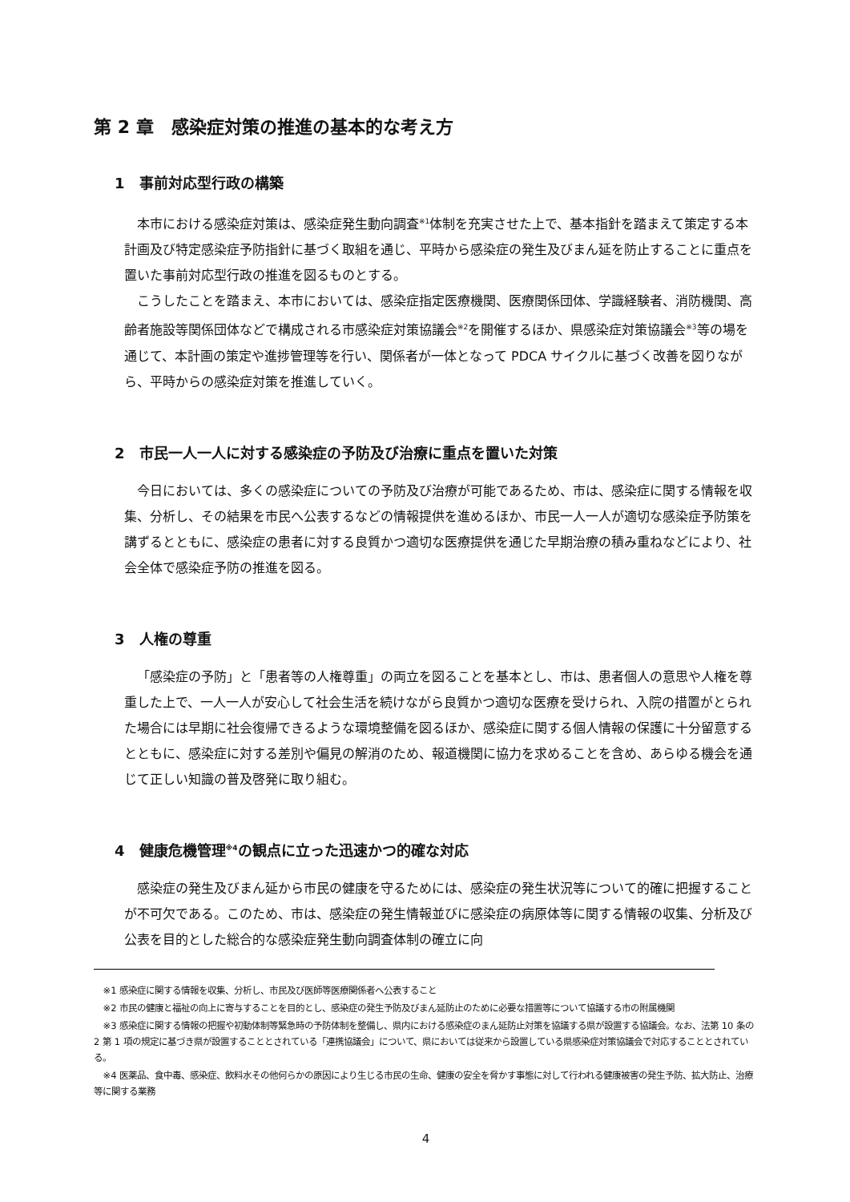第 2 章　感染症対策の推進の基本的な考え方
1　事前対応型行政の構築
本市における感染症対策は、感染症発生動向調査<sup>※1</sup>体制を充実させた上で、基本指針を踏まえて策定する本計画及び特定感染症予防指針に基づく取組を通じ、平時から感染症の発生及びまん延を防止することに重点を置いた事前対応型行政の推進を図るものとする。
こうしたことを踏まえ、本市においては、感染症指定医療機関、医療関係団体、学識経験者、消防機関、高齢者施設等関係団体などで構成される市感染症対策協議会<sup>※2</sup>を開催するほか、県感染症対策協議会<sup>※3</sup>等の場を通じて、本計画の策定や進捗管理等を行い、関係者が一体となって PDCA サイクルに基づく改善を図りながら、平時からの感染症対策を推進していく。
2　市民一人一人に対する感染症の予防及び治療に重点を置いた対策
今日においては、多くの感染症についての予防及び治療が可能であるため、市は、感染症に関する情報を収集、分析し、その結果を市民へ公表するなどの情報提供を進めるほか、市民一人一人が適切な感染症予防策を講ずるとともに、感染症の患者に対する良質かつ適切な医療提供を通じた早期治療の積み重ねなどにより、社会全体で感染症予防の推進を図る。
3　人権の尊重
「感染症の予防」と「患者等の人権尊重」の両立を図ることを基本とし、市は、患者個人の意思や人権を尊重した上で、一人一人が安心して社会生活を続けながら良質かつ適切な医療を受けられ、入院の措置がとられた場合には早期に社会復帰できるような環境整備を図るほか、感染症に関する個人情報の保護に十分留意するとともに、感染症に対する差別や偏見の解消のため、報道機関に協力を求めることを含め、あらゆる機会を通じて正しい知識の普及啓発に取り組む。
4　健康危機管理<sup>※4</sup>の観点に立った迅速かつ的確な対応
感染症の発生及びまん延から市民の健康を守るためには、感染症の発生状況等について的確に把握することが不可欠である。このため、市は、感染症の発生情報並びに感染症の病原体等に関する情報の収集、分析及び公表を目的とした総合的な感染症発生動向調査体制の確立に向
※1 感染症に関する情報を収集、分析し、市民及び医師等医療関係者へ公表すること
※2 市民の健康と福祉の向上に寄与することを目的とし、感染症の発生予防及びまん延防止のために必要な措置等について協議する市の附属機関
※3 感染症に関する情報の把握や初動体制等緊急時の予防体制を整備し、県内における感染症のまん延防止対策を協議する県が設置する協議会。なお、法第 10 条の 2 第 1 項の規定に基づき県が設置することとされている「連携協議会」について、県においては従来から設置している県感染症対策協議会で対応することとされている。
※4 医薬品、食中毒、感染症、飲料水その他何らかの原因により生じる市民の生命、健康の安全を脅かす事態に対して行われる健康被害の発生予防、拡大防止、治療等に関する業務
4